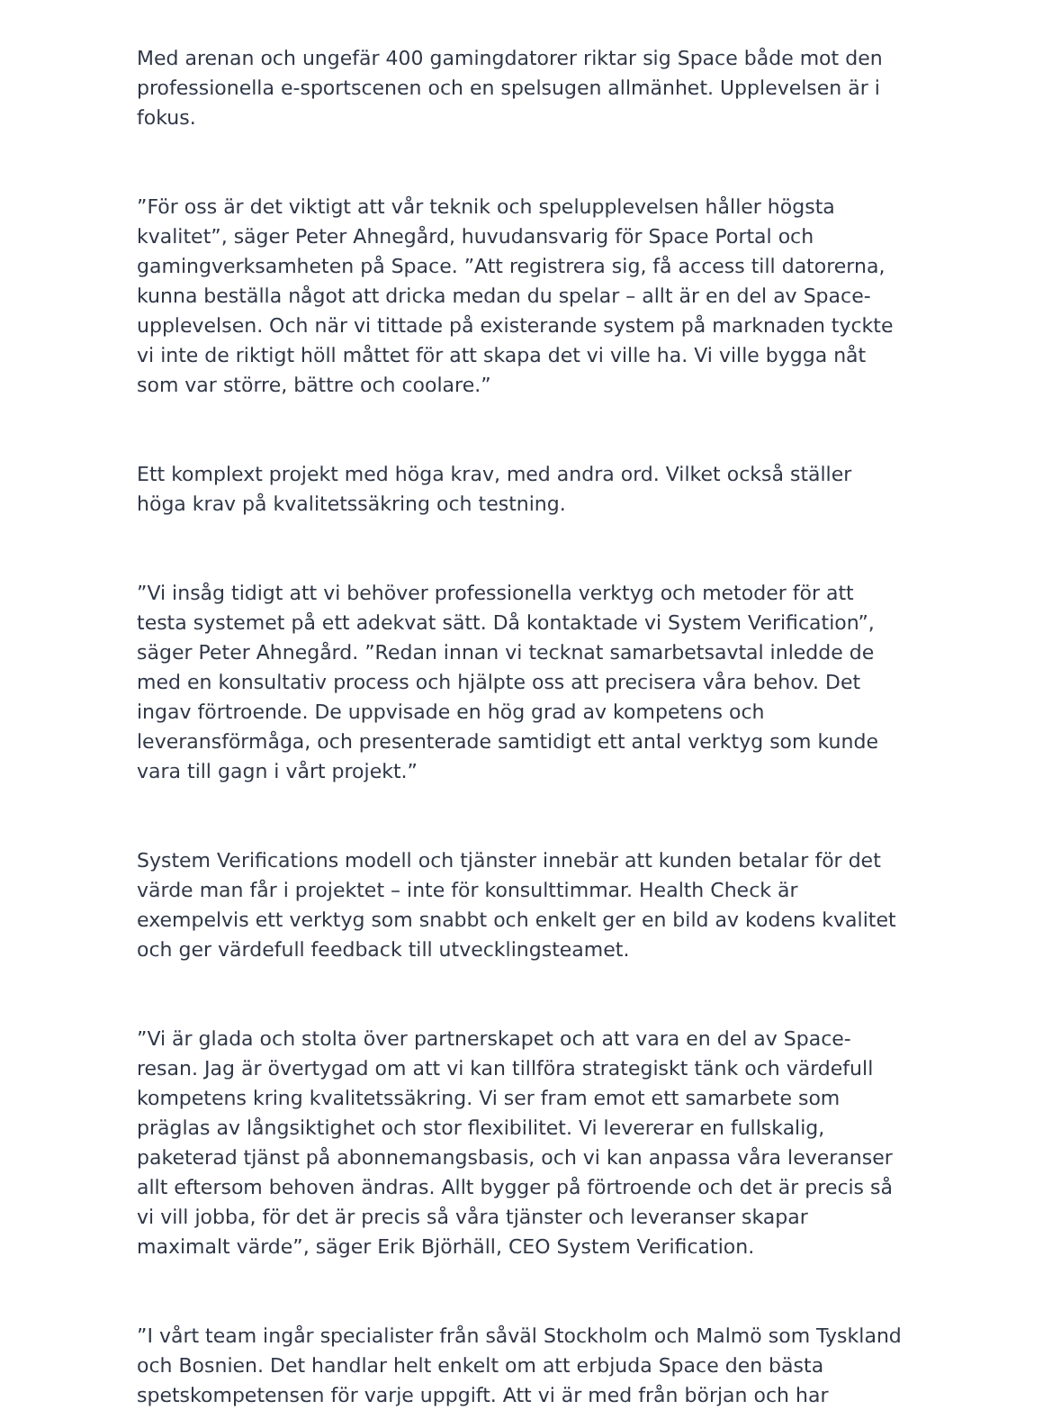Med arenan och ungefär 400 gamingdatorer riktar sig Space både mot den professionella e-sportscenen och en spelsugen allmänhet. Upplevelsen är i fokus.
”För oss är det viktigt att vår teknik och spelupplevelsen håller högsta kvalitet”, säger Peter Ahnegård, huvudansvarig för Space Portal och gamingverksamheten på Space. ”Att registrera sig, få access till datorerna, kunna beställa något att dricka medan du spelar – allt är en del av Space-upplevelsen. Och när vi tittade på existerande system på marknaden tyckte vi inte de riktigt höll måttet för att skapa det vi ville ha. Vi ville bygga nåt som var större, bättre och coolare.”
Ett komplext projekt med höga krav, med andra ord. Vilket också ställer höga krav på kvalitetssäkring och testning.
”Vi insåg tidigt att vi behöver professionella verktyg och metoder för att testa systemet på ett adekvat sätt. Då kontaktade vi System Verification”, säger Peter Ahnegård. ”Redan innan vi tecknat samarbetsavtal inledde de med en konsultativ process och hjälpte oss att precisera våra behov. Det ingav förtroende. De uppvisade en hög grad av kompetens och leveransförmåga, och presenterade samtidigt ett antal verktyg som kunde vara till gagn i vårt projekt.”
System Verifications modell och tjänster innebär att kunden betalar för det värde man får i projektet – inte för konsulttimmar. Health Check är exempelvis ett verktyg som snabbt och enkelt ger en bild av kodens kvalitet och ger värdefull feedback till utvecklingsteamet.
”Vi är glada och stolta över partnerskapet och att vara en del av Space-resan. Jag är övertygad om att vi kan tillföra strategiskt tänk och värdefull kompetens kring kvalitetssäkring. Vi ser fram emot ett samarbete som präglas av långsiktighet och stor flexibilitet. Vi levererar en fullskalig, paketerad tjänst på abonnemangsbasis, och vi kan anpassa våra leveranser allt eftersom behoven ändras. Allt bygger på förtroende och det är precis så vi vill jobba, för det är precis så våra tjänster och leveranser skapar maximalt värde”, säger Erik Björhäll, CEO System Verification.
”I vårt team ingår specialister från såväl Stockholm och Malmö som Tyskland och Bosnien. Det handlar helt enkelt om att erbjuda Space den bästa spetskompetensen för varje uppgift. Att vi är med från början och har